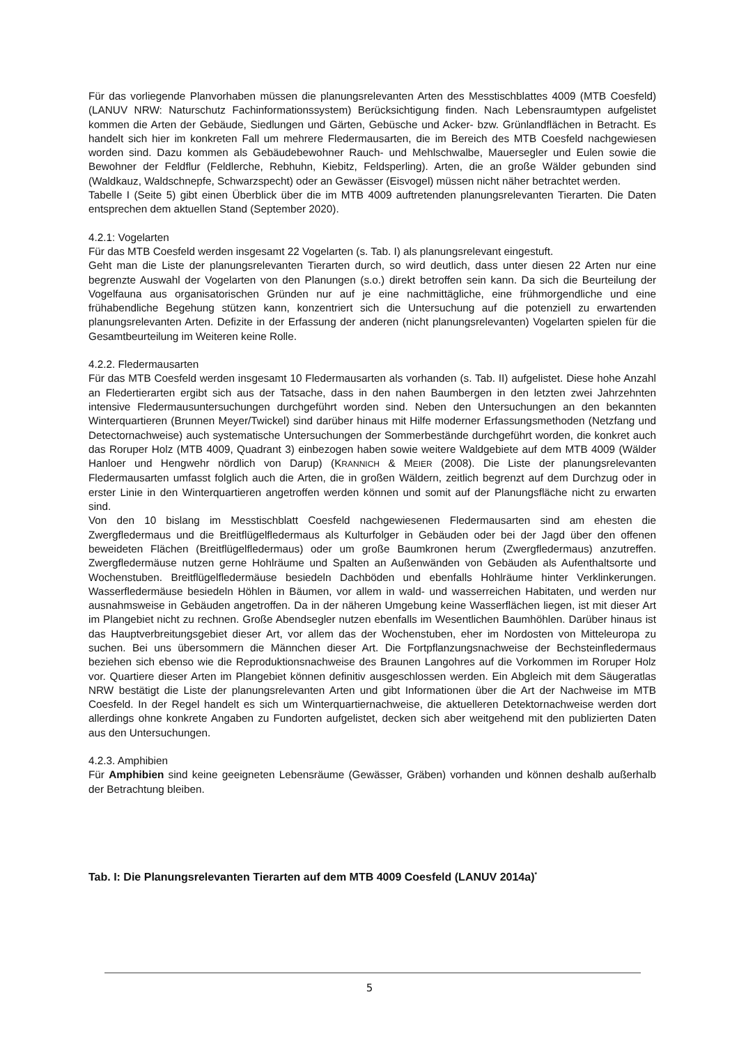Für das vorliegende Planvorhaben müssen die planungsrelevanten Arten des Messtischblattes 4009 (MTB Coesfeld) (LANUV NRW: Naturschutz Fachinformationssystem) Berücksichtigung finden. Nach Lebensraumtypen aufgelistet kommen die Arten der Gebäude, Siedlungen und Gärten, Gebüsche und Acker- bzw. Grünlandflächen in Betracht. Es handelt sich hier im konkreten Fall um mehrere Fledermausarten, die im Bereich des MTB Coesfeld nachgewiesen worden sind. Dazu kommen als Gebäudebewohner Rauch- und Mehlschwalbe, Mauersegler und Eulen sowie die Bewohner der Feldflur (Feldlerche, Rebhuhn, Kiebitz, Feldsperling). Arten, die an große Wälder gebunden sind (Waldkauz, Waldschnepfe, Schwarzspecht) oder an Gewässer (Eisvogel) müssen nicht näher betrachtet werden.
Tabelle I (Seite 5) gibt einen Überblick über die im MTB 4009 auftretenden planungsrelevanten Tierarten. Die Daten entsprechen dem aktuellen Stand (September 2020).
4.2.1: Vogelarten
Für das MTB Coesfeld werden insgesamt 22 Vogelarten (s. Tab. I) als planungsrelevant eingestuft.
Geht man die Liste der planungsrelevanten Tierarten durch, so wird deutlich, dass unter diesen 22 Arten nur eine begrenzte Auswahl der Vogelarten von den Planungen (s.o.) direkt betroffen sein kann. Da sich die Beurteilung der Vogelfauna aus organisatorischen Gründen nur auf je eine nachmittägliche, eine frühmorgendliche und eine frühabendliche Begehung stützen kann, konzentriert sich die Untersuchung auf die potenziell zu erwartenden planungsrelevanten Arten. Defizite in der Erfassung der anderen (nicht planungsrelevanten) Vogelarten spielen für die Gesamtbeurteilung im Weiteren keine Rolle.
4.2.2. Fledermausarten
Für das MTB Coesfeld werden insgesamt 10 Fledermausarten als vorhanden (s. Tab. II) aufgelistet. Diese hohe Anzahl an Fledertierarten ergibt sich aus der Tatsache, dass in den nahen Baumbergen in den letzten zwei Jahrzehnten intensive Fledermausuntersuchungen durchgeführt worden sind. Neben den Untersuchungen an den bekannten Winterquartieren (Brunnen Meyer/Twickel) sind darüber hinaus mit Hilfe moderner Erfassungsmethoden (Netzfang und Detectornachweise) auch systematische Untersuchungen der Sommerbestände durchgeführt worden, die konkret auch das Roruper Holz (MTB 4009, Quadrant 3) einbezogen haben sowie weitere Waldgebiete auf dem MTB 4009 (Wälder Hanloer und Hengwehr nördlich von Darup) (KRANNICH & MEIER (2008). Die Liste der planungsrelevanten Fledermausarten umfasst folglich auch die Arten, die in großen Wäldern, zeitlich begrenzt auf dem Durchzug oder in erster Linie in den Winterquartieren angetroffen werden können und somit auf der Planungsfläche nicht zu erwarten sind.
Von den 10 bislang im Messtischblatt Coesfeld nachgewiesenen Fledermausarten sind am ehesten die Zwergfledermaus und die Breitflügelfledermaus als Kulturfolger in Gebäuden oder bei der Jagd über den offenen beweideten Flächen (Breitflügelfledermaus) oder um große Baumkronen herum (Zwergfledermaus) anzutreffen. Zwergfledermäuse nutzen gerne Hohlräume und Spalten an Außenwänden von Gebäuden als Aufenthaltsorte und Wochenstuben. Breitflügelfledermäuse besiedeln Dachböden und ebenfalls Hohlräume hinter Verklinkerungen. Wasserfledermäuse besiedeln Höhlen in Bäumen, vor allem in wald- und wasserreichen Habitaten, und werden nur ausnahmsweise in Gebäuden angetroffen. Da in der näheren Umgebung keine Wasserflächen liegen, ist mit dieser Art im Plangebiet nicht zu rechnen. Große Abendsegler nutzen ebenfalls im Wesentlichen Baumhöhlen. Darüber hinaus ist das Hauptverbreitungsgebiet dieser Art, vor allem das der Wochenstuben, eher im Nordosten von Mitteleuropa zu suchen. Bei uns übersommern die Männchen dieser Art. Die Fortpflanzungsnachweise der Bechsteinfledermaus beziehen sich ebenso wie die Reproduktionsnachweise des Braunen Langohres auf die Vorkommen im Roruper Holz vor. Quartiere dieser Arten im Plangebiet können definitiv ausgeschlossen werden. Ein Abgleich mit dem Säugeratlas NRW bestätigt die Liste der planungsrelevanten Arten und gibt Informationen über die Art der Nachweise im MTB Coesfeld. In der Regel handelt es sich um Winterquartiernachweise, die aktuelleren Detektornachweise werden dort allerdings ohne konkrete Angaben zu Fundorten aufgelistet, decken sich aber weitgehend mit den publizierten Daten aus den Untersuchungen.
4.2.3. Amphibien
Für Amphibien sind keine geeigneten Lebensräume (Gewässer, Gräben) vorhanden und können deshalb außerhalb der Betrachtung bleiben.
Tab. I: Die Planungsrelevanten Tierarten auf dem MTB 4009 Coesfeld (LANUV 2014a)<sup>*</sup>
5